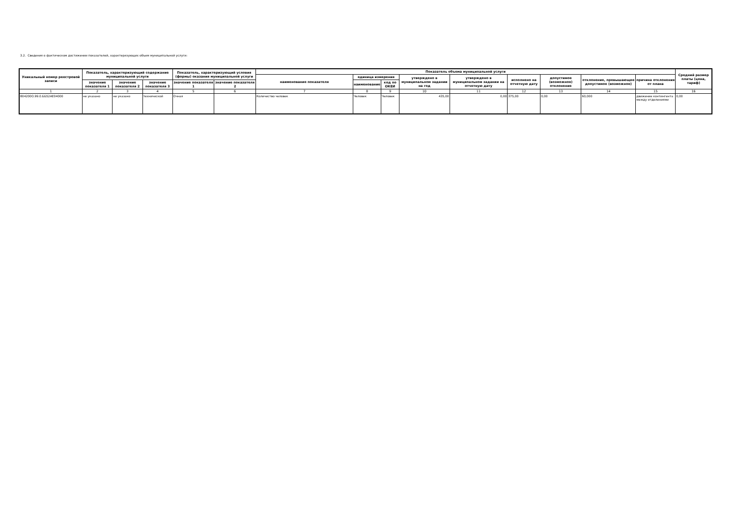3.2. Сведения о фактическом достижении показателей, характеризующих объем муниципальной услуги:
| Уникальный номер реестровой записи | Показатель, характеризующий содержание муниципальной услуги | | | Показатель, характеризующий условия (формы) оказания муниципальной услуги | | Показатель объема муниципальной услуги | | | | | | | | | Средний размер платы (цена, тариф) |
| --- | --- | --- | --- | --- | --- | --- | --- | --- | --- | --- | --- | --- | --- | --- | --- |
| | | | | | | наименование показателя | единица измерения | | утверждено в муниципальном задании на год | утверждено в муниципальном задании на отчетную дату | исполнено на отчетную дату | допустимое (возможное) отклонение | отклонение, превышающее допустимое (возможное) | причина отклонения от плана | |
| | значение показателя 1 | значение показателя 2 | значение показателя 3 | значение показателя 1 | значение показателя 2 | | наименование | код по ОКЕИ | | | | | | | |
| 1 | 2 | 3 | 4 | 5 | 6 | 7 | 8 | 9 | 10 | 11 | 12 | 13 | 14 | 15 | 16 |
| 804200О.99.0.ББ52АЕ04000 | не указано | не указано | технической | Очная | | Количество человек | Человек | Человек | 435,00 | 0,00 | 375,00 | 0,00 | 60,000 | движение контингента между отделениями | 0,00 |